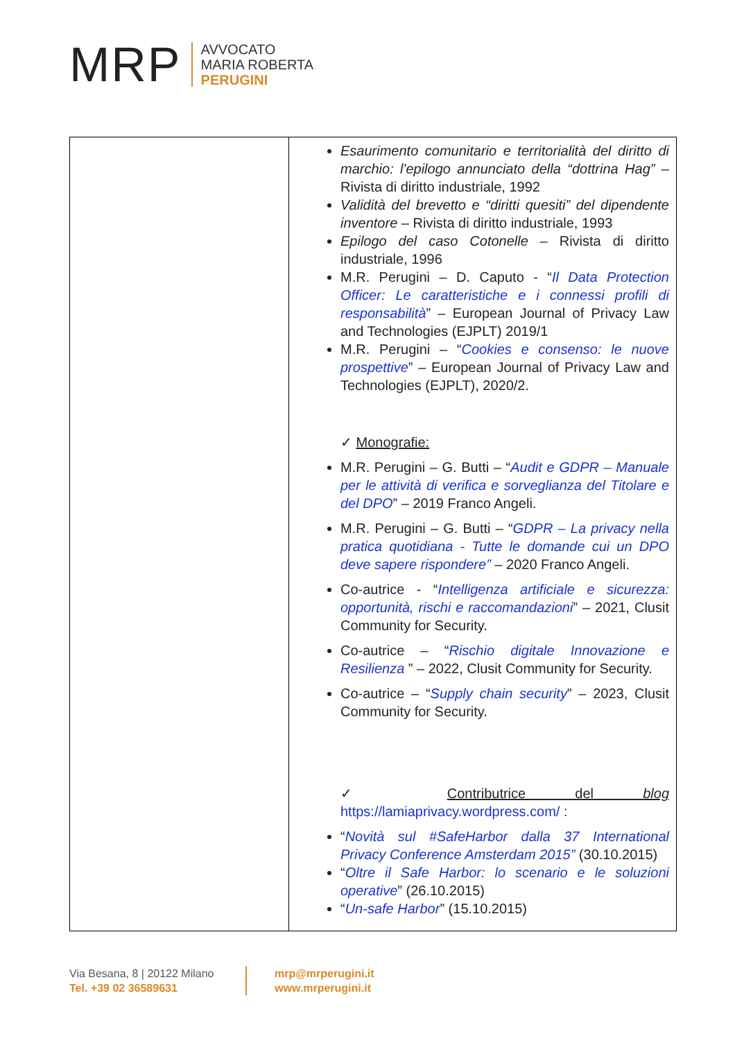MRP
AVVOCATO
MARIA ROBERTA
PERUGINI
| | Esaurimento comunitario e territorialità del diritto di marchio: l'epilogo annunciato della “dottrina Hag” – Rivista di diritto industriale, 1992 Validità del brevetto e “diritti quesiti” del dipendente inventore – Rivista di diritto industriale, 1993 Epilogo del caso Cotonelle – Rivista di diritto industriale, 1996 M.R. Perugini – D. Caputo - “ Il Data Protection Officer: Le caratteristiche e i connessi profili di responsabilità ” – European Journal of Privacy Law and Technologies (EJPLT) 2019/1 M.R. Perugini – “ Cookies e consenso: le nuove prospettive ” – European Journal of Privacy Law and Technologies (EJPLT), 2020/2. ✓ Monografie: M.R. Perugini – G. Butti – “ Audit e GDPR – Manuale per le attività di verifica e sorveglianza del Titolare e del DPO ” – 2019 Franco Angeli. M.R. Perugini – G. Butti – “ GDPR – La privacy nella pratica quotidiana - Tutte le domande cui un DPO deve sapere rispondere” – 2020 Franco Angeli. Co-autrice - “ Intelligenza artificiale e sicurezza: opportunità, rischi e raccomandazioni ” – 2021, Clusit Community for Security. Co-autrice – “ Rischio digitale Innovazione e Resilienza ” – 2022, Clusit Community for Security. Co-autrice – “ Supply chain security ” – 2023, Clusit Community for Security. ✓ Contributrice del blog https://lamiaprivacy.wordpress.com/ : “ Novità sul #SafeHarbor dalla 37 International Privacy Conference Amsterdam 2015” (30.10.2015) “ Oltre il Safe Harbor: lo scenario e le soluzioni operative ” (26.10.2015) “ Un-safe Harbor ” (15.10.2015) |
Via Besana, 8 | 20122 Milano
Tel. +39 02 36589631
mrp@mrperugini.it
www.mrperugini.it